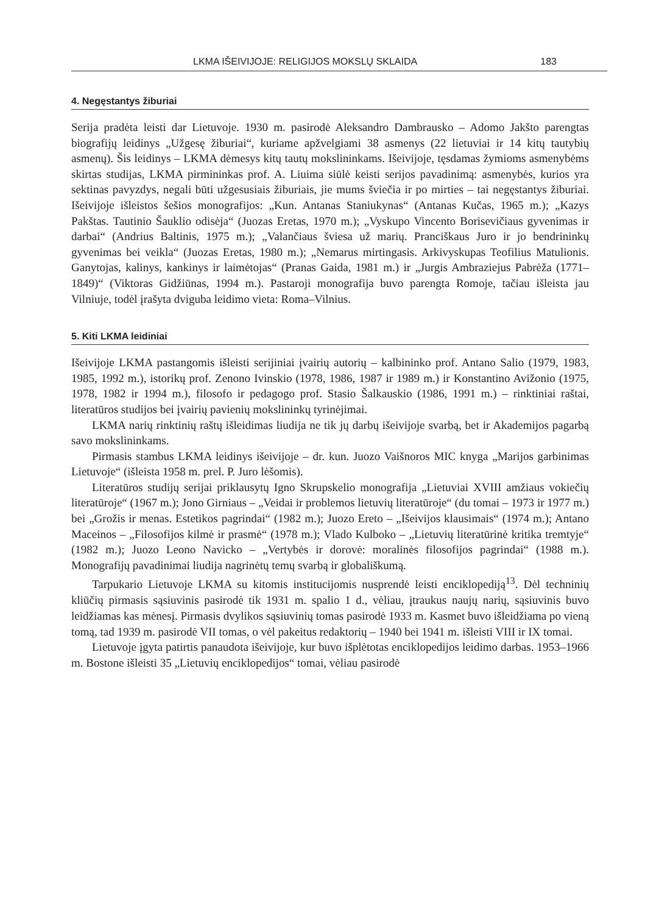LKMA IŠEIVIJOJE: RELIGIJOS MOKSLŲ SKLAIDA 183
4. Negęstantys žiburiai
Serija pradėta leisti dar Lietuvoje. 1930 m. pasirodė Aleksandro Dambrausko – Adomo Jakšto parengtas biografijų leidinys „Užgesę žiburiai“, kuriame apžvelgiami 38 asmenys (22 lietuviai ir 14 kitų tautybių asmenų). Šis leidinys – LKMA dėmesys kitų tautų mokslininkams. Išeivijoje, tęsdamas žymioms asmenybėms skirtas studijas, LKMA pirmininkas prof. A. Liuima siūlė keisti serijos pavadinimą: asmenybės, kurios yra sektinas pavyzdys, negali būti užgesusiais žiburiais, jie mums šviečia ir po mirties – tai negęstantys žiburiai. Išeivijoje išleistos šešios monografijos: „Kun. Antanas Staniukynas“ (Antanas Kučas, 1965 m.); „Kazys Pakštas. Tautinio Šauklio odisėja“ (Juozas Eretas, 1970 m.); „Vyskupo Vincento Borisevičiaus gyvenimas ir darbai“ (Andrius Baltinis, 1975 m.); „Valančiaus šviesa už marių. Pranciškaus Juro ir jo bendrininkų gyvenimas bei veikla“ (Juozas Eretas, 1980 m.); „Nemarus mirtingasis. Arkivyskupas Teofilius Matulionis. Ganytojas, kalinys, kankinys ir laimėtojas“ (Pranas Gaida, 1981 m.) ir „Jurgis Ambraziejus Pabrėža (1771–1849)“ (Viktoras Gidžiūnas, 1994 m.). Pastaroji monografija buvo parengta Romoje, tačiau išleista jau Vilniuje, todėl įrašyta dviguba leidimo vieta: Roma–Vilnius.
5. Kiti LKMA leidiniai
Išeivijoje LKMA pastangomis išleisti serijiniai įvairių autorių – kalbininko prof. Antano Salio (1979, 1983, 1985, 1992 m.), istorikų prof. Zenono Ivinskio (1978, 1986, 1987 ir 1989 m.) ir Konstantino Avižonio (1975, 1978, 1982 ir 1994 m.), filosofo ir pedagogo prof. Stasio Šalkauskio (1986, 1991 m.) – rinktiniai raštai, literatūros studijos bei įvairių pavienių mokslininkų tyrinėjimai.
LKMA narių rinktinių raštų išleidimas liudija ne tik jų darbų išeivijoje svarbą, bet ir Akademijos pagarbą savo mokslininkams.
Pirmasis stambus LKMA leidinys išeivijoje – dr. kun. Juozo Vaišnoros MIC knyga „Marijos garbinimas Lietuvoje“ (išleista 1958 m. prel. P. Juro lėšomis).
Literatūros studijų serijai priklausytų Igno Skrupskelio monografija „Lietuviai XVIII amžiaus vokiečių literatūroje“ (1967 m.); Jono Girniaus – „Veidai ir problemos lietuvių literatūroje“ (du tomai – 1973 ir 1977 m.) bei „Grožis ir menas. Estetikos pagrindai“ (1982 m.); Juozo Ereto – „Išeivijos klausimais“ (1974 m.); Antano Maceinos – „Filosofijos kilmė ir prasmė“ (1978 m.); Vlado Kulboko – „Lietuvių literatūrinė kritika tremtyje“ (1982 m.); Juozo Leono Navicko – „Vertybės ir dorovė: moralinės filosofijos pagrindai“ (1988 m.). Monografijų pavadinimai liudija nagrinėtų temų svarbą ir globališkumą.
Tarpukario Lietuvoje LKMA su kitomis institucijomis nusprendė leisti enciklopediją<sup>13</sup>. Dėl techninių kliūčių pirmasis sąsiuvinis pasirodė tik 1931 m. spalio 1 d., vėliau, įtraukus naujų narių, sąsiuvinis buvo leidžiamas kas mėnesį. Pirmasis dvylikos sąsiuvinių tomas pasirodė 1933 m. Kasmet buvo išleidžiama po vieną tomą, tad 1939 m. pasirodė VII tomas, o vėl pakeitus redaktorių – 1940 bei 1941 m. išleisti VIII ir IX tomai.
Lietuvoje įgyta patirtis panaudota išeivijoje, kur buvo išplėtotas enciklopedijos leidimo darbas. 1953–1966 m. Bostone išleisti 35 „Lietuvių enciklopedijos“ tomai, vėliau pasirodė